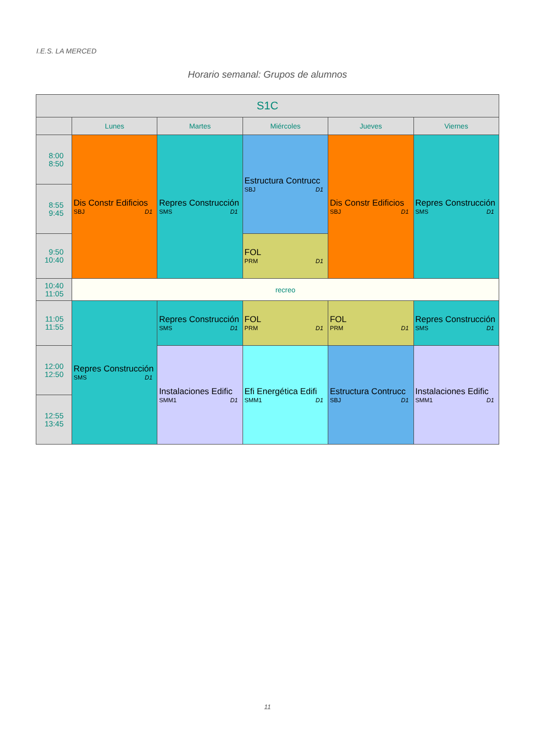I.E.S. LA MERCED
Horario semanal: Grupos de alumnos
| S1C | | | | | |
| --- | --- | --- | --- | --- | --- |
| | Lunes | Martes | Miércoles | Jueves | Viernes |
| 8:00 8:50 | Dis Constr Edificios SBJ D1 | Repres Construcción SMS D1 | Estructura Contrucc SBJ D1 | Dis Constr Edificios SBJ D1 | Repres Construcción SMS D1 |
| 8:55 9:45 | | | | | |
| 9:50 10:40 | | | FOL PRM D1 | | |
| 10:40 11:05 | recreo | | | | |
| 11:05 11:55 | Repres Construcción SMS D1 | Repres Construcción SMS D1 | FOL PRM D1 | FOL PRM D1 | Repres Construcción SMS D1 |
| 12:00 12:50 | | Instalaciones Edific SMM1 D1 | Efi Energética Edifi SMM1 D1 | Estructura Contrucc SBJ D1 | Instalaciones Edific SMM1 D1 |
| 12:55 13:45 | | | | | |
11